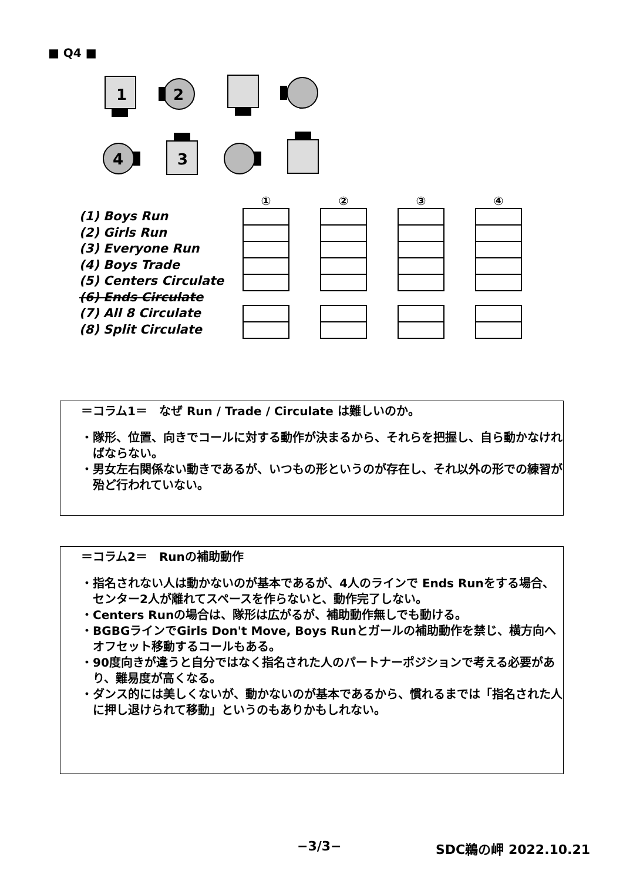■ Q4 ■
1
2
4
3
(1) Boys Run
(2) Girls Run
(3) Everyone Run
(4) Boys Trade
(5) Centers Circulate
(6) Ends Circulate
(7) All 8 Circulate
(8) Split Circulate
① ② ③ ④
＝コラム1＝　なぜ Run / Trade / Circulate は難しいのか。
・隊形、位置、向きでコールに対する動作が決まるから、それらを把握し、自ら動かなければならない。
・男女左右関係ない動きであるが、いつもの形というのが存在し、それ以外の形での練習が殆ど行われていない。
＝コラム2＝　Runの補助動作
・指名されない人は動かないのが基本であるが、4人のラインで Ends Runをする場合、センター2人が離れてスペースを作らないと、動作完了しない。
・Centers Runの場合は、隊形は広がるが、補助動作無しでも動ける。
・BGBGラインでGirls Don't Move, Boys Runとガールの補助動作を禁じ、横方向へオフセット移動するコールもある。
・90度向きが違うと自分ではなく指名された人のパートナーポジションで考える必要があり、難易度が高くなる。
・ダンス的には美しくないが、動かないのが基本であるから、慣れるまでは「指名された人に押し退けられて移動」というのもありかもしれない。
−3/3− SDC鵜の岬 2022.10.21